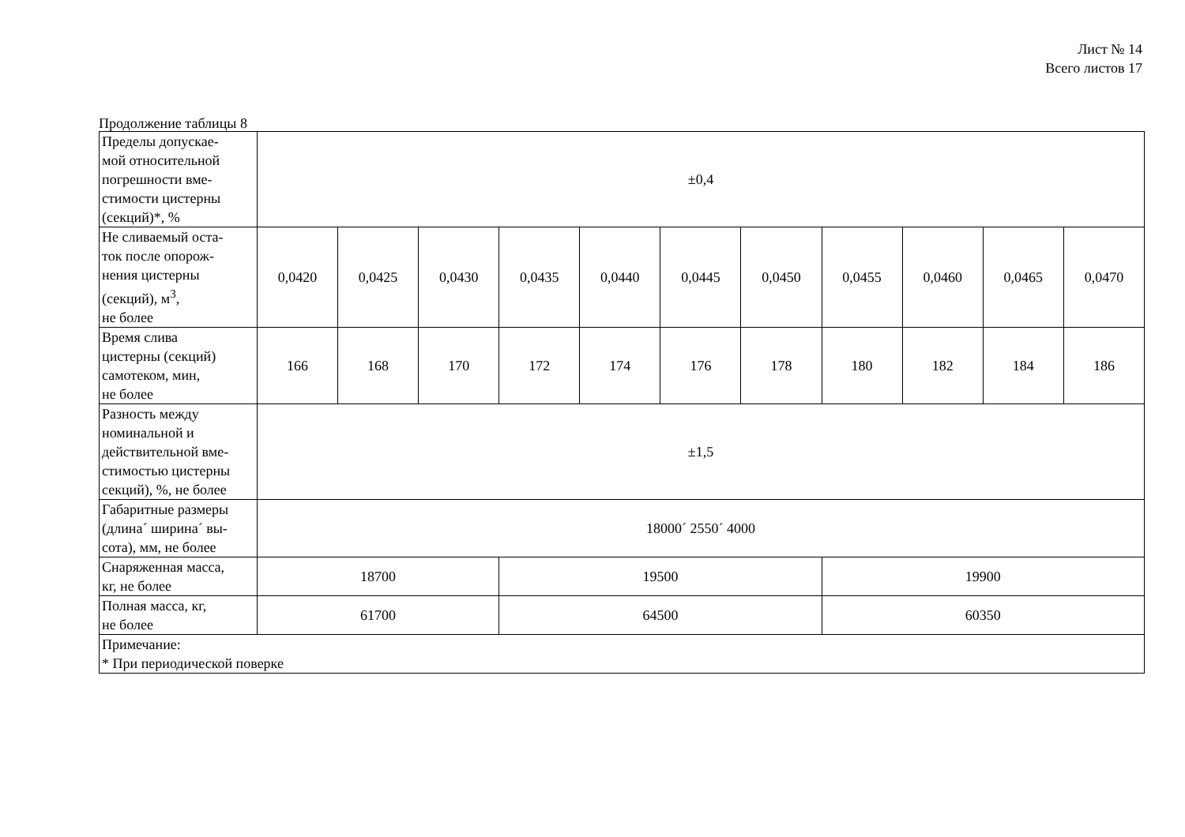Лист № 14
Всего листов 17
Продолжение таблицы 8
| Пределы допускае- мой относительной погрешности вме- стимости цистерны (секций)*, % | ±0,4 | | | | | | | | | | |
| Не сливаемый оста- ток после опорож- нения цистерны (секций), м<sup>3</sup>, не более | 0,0420 | 0,0425 | 0,0430 | 0,0435 | 0,0440 | 0,0445 | 0,0450 | 0,0455 | 0,0460 | 0,0465 | 0,0470 |
| Время слива цистерны (секций) самотеком, мин, не более | 166 | 168 | 170 | 172 | 174 | 176 | 178 | 180 | 182 | 184 | 186 |
| Разность между номинальной и действительной вме- стимостью цистерны секций), %, не более | ±1,5 | | | | | | | | | | |
| Габаритные размеры (длина´ ширина´ вы- сота), мм, не более | 18000´ 2550´ 4000 | | | | | | | | | | |
| Снаряженная масса, кг, не более | 18700 | | | 19500 | | | | 19900 | | | |
| Полная масса, кг, не более | 61700 | | | 64500 | | | | 60350 | | | |
| Примечание: * При периодической поверке | | | | | | | | | | | |